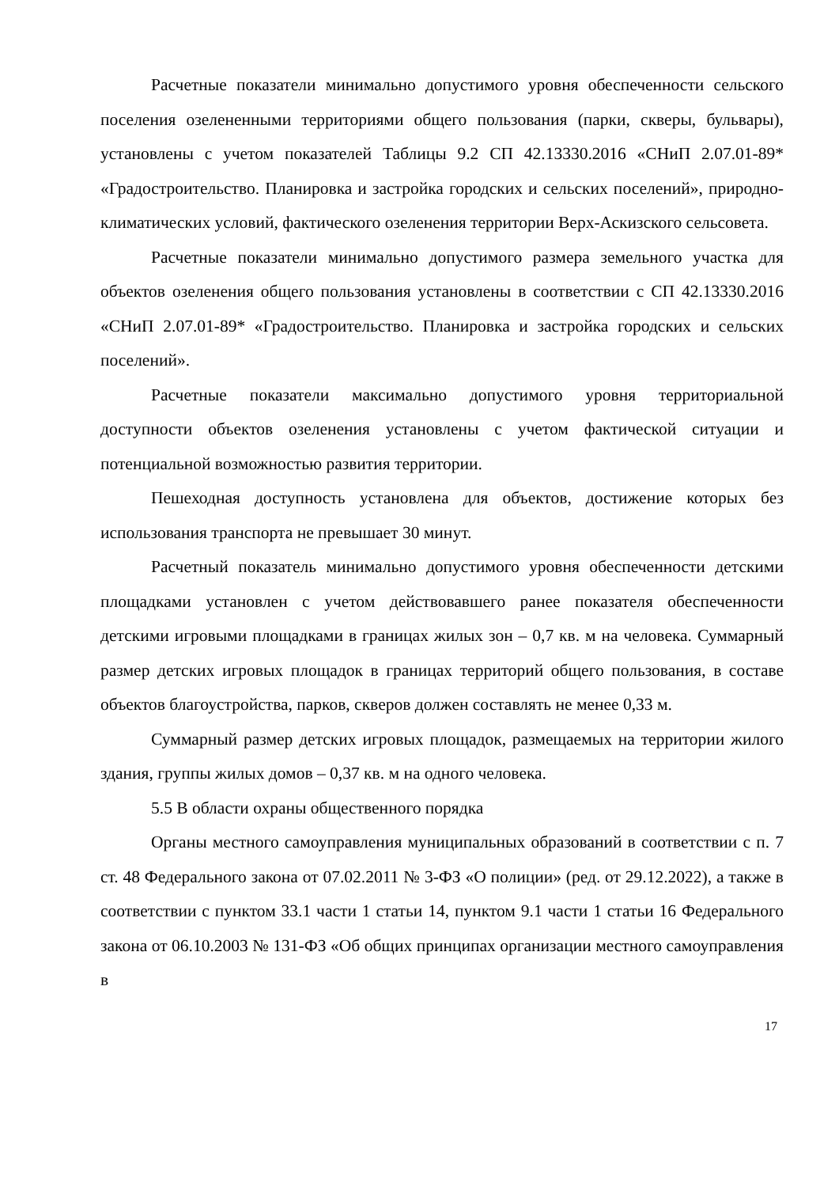Расчетные показатели минимально допустимого уровня обеспеченности сельского поселения озелененными территориями общего пользования (парки, скверы, бульвары), установлены с учетом показателей Таблицы 9.2 СП 42.13330.2016 «СНиП 2.07.01-89* «Градостроительство. Планировка и застройка городских и сельских поселений», природно-климатических условий, фактического озеленения территории Верх-Аскизского сельсовета.
Расчетные показатели минимально допустимого размера земельного участка для объектов озеленения общего пользования установлены в соответствии с СП 42.13330.2016 «СНиП 2.07.01-89* «Градостроительство. Планировка и застройка городских и сельских поселений».
Расчетные показатели максимально допустимого уровня территориальной доступности объектов озеленения установлены с учетом фактической ситуации и потенциальной возможностью развития территории.
Пешеходная доступность установлена для объектов, достижение которых без использования транспорта не превышает 30 минут.
Расчетный показатель минимально допустимого уровня обеспеченности детскими площадками установлен с учетом действовавшего ранее показателя обеспеченности детскими игровыми площадками в границах жилых зон – 0,7 кв. м на человека. Суммарный размер детских игровых площадок в границах территорий общего пользования, в составе объектов благоустройства, парков, скверов должен составлять не менее 0,33 м.
Суммарный размер детских игровых площадок, размещаемых на территории жилого здания, группы жилых домов – 0,37 кв. м на одного человека.
5.5 В области охраны общественного порядка
Органы местного самоуправления муниципальных образований в соответствии с п. 7 ст. 48 Федерального закона от 07.02.2011 № 3-ФЗ «О полиции» (ред. от 29.12.2022), а также в соответствии с пунктом 33.1 части 1 статьи 14, пунктом 9.1 части 1 статьи 16 Федерального закона от 06.10.2003 № 131-ФЗ «Об общих принципах организации местного самоуправления в
17